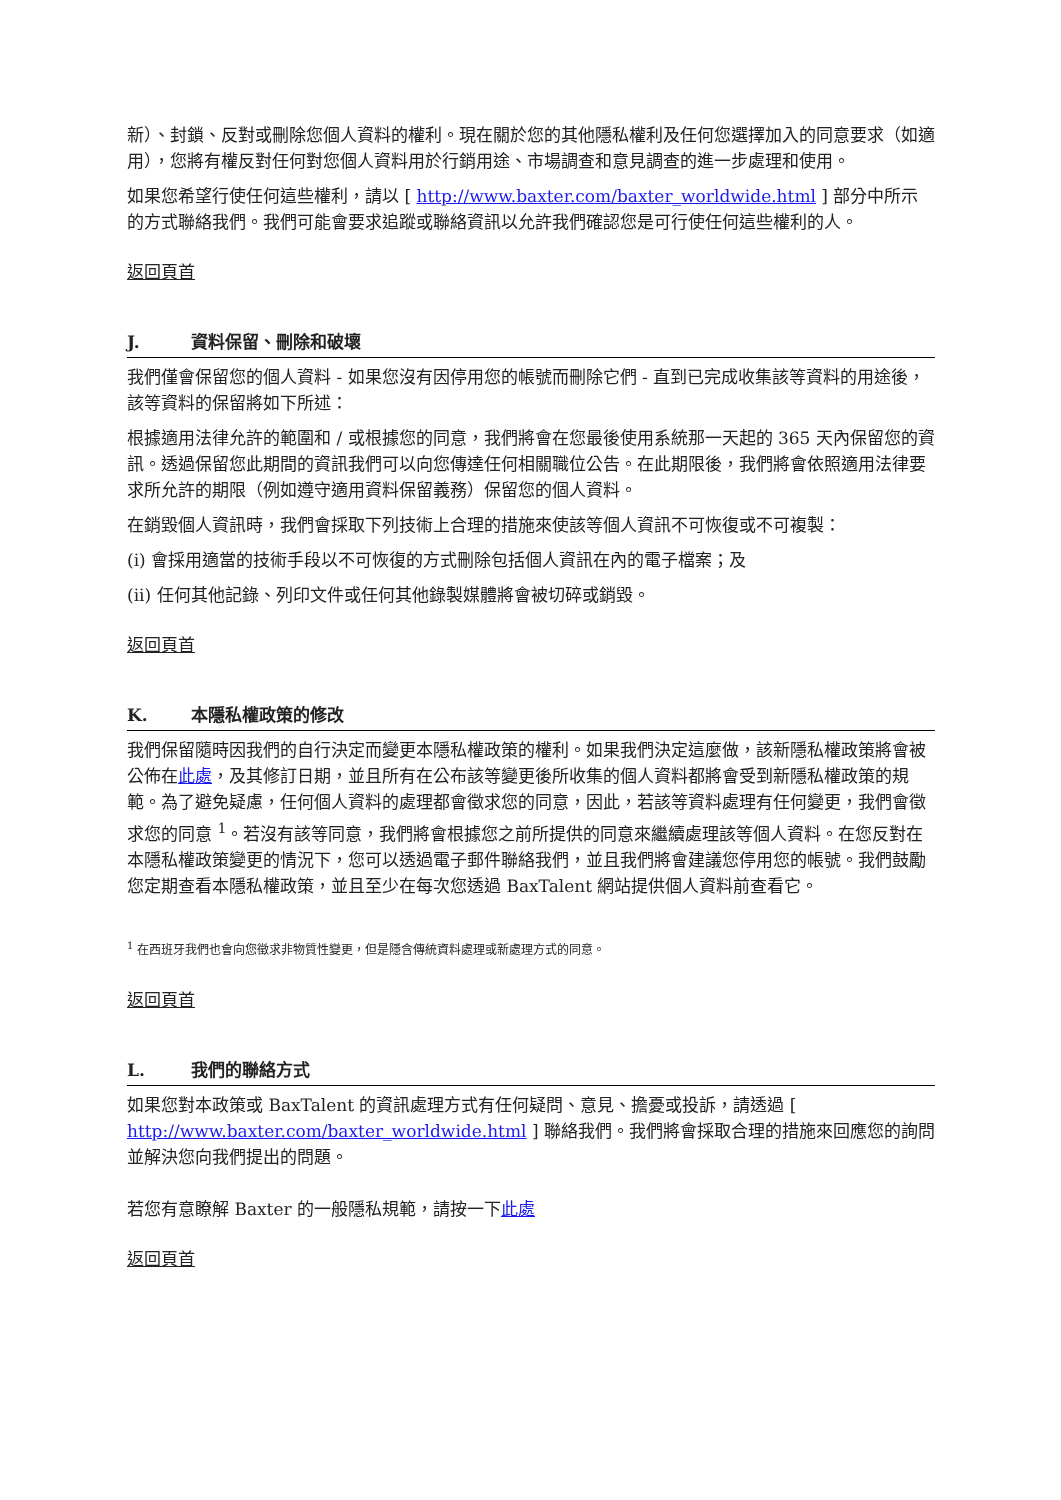新）、封鎖、反對或刪除您個人資料的權利。現在關於您的其他隱私權利及任何您選擇加入的同意要求（如適用），您將有權反對任何對您個人資料用於行銷用途、市場調查和意見調查的進一步處理和使用。
如果您希望行使任何這些權利，請以 [ http://www.baxter.com/baxter_worldwide.html ] 部分中所示的方式聯絡我們。我們可能會要求追蹤或聯絡資訊以允許我們確認您是可行使任何這些權利的人。
返回頁首
J. 資料保留、刪除和破壞
我們僅會保留您的個人資料 - 如果您沒有因停用您的帳號而刪除它們 - 直到已完成收集該等資料的用途後，該等資料的保留將如下所述：
根據適用法律允許的範圍和 / 或根據您的同意，我們將會在您最後使用系統那一天起的 365 天內保留您的資訊。透過保留您此期間的資訊我們可以向您傳達任何相關職位公告。在此期限後，我們將會依照適用法律要求所允許的期限（例如遵守適用資料保留義務）保留您的個人資料。
在銷毀個人資訊時，我們會採取下列技術上合理的措施來使該等個人資訊不可恢復或不可複製：
(i) 會採用適當的技術手段以不可恢復的方式刪除包括個人資訊在內的電子檔案；及
(ii) 任何其他記錄、列印文件或任何其他錄製媒體將會被切碎或銷毀。
返回頁首
K. 本隱私權政策的修改
我們保留隨時因我們的自行決定而變更本隱私權政策的權利。如果我們決定這麼做，該新隱私權政策將會被公佈在此處，及其修訂日期，並且所有在公布該等變更後所收集的個人資料都將會受到新隱私權政策的規範。為了避免疑慮，任何個人資料的處理都會徵求您的同意，因此，若該等資料處理有任何變更，我們會徵求您的同意 <sup>1</sup>。若沒有該等同意，我們將會根據您之前所提供的同意來繼續處理該等個人資料。在您反對在本隱私權政策變更的情況下，您可以透過電子郵件聯絡我們，並且我們將會建議您停用您的帳號。我們鼓勵您定期查看本隱私權政策，並且至少在每次您透過 BaxTalent 網站提供個人資料前查看它。
<sup>1</sup> 在西班牙我們也會向您徵求非物質性變更，但是隱含傳統資料處理或新處理方式的同意。
返回頁首
L. 我們的聯絡方式
如果您對本政策或 BaxTalent 的資訊處理方式有任何疑問、意見、擔憂或投訴，請透過 [ http://www.baxter.com/baxter_worldwide.html ] 聯絡我們。我們將會採取合理的措施來回應您的詢問並解決您向我們提出的問題。
若您有意瞭解 Baxter 的一般隱私規範，請按一下此處
返回頁首